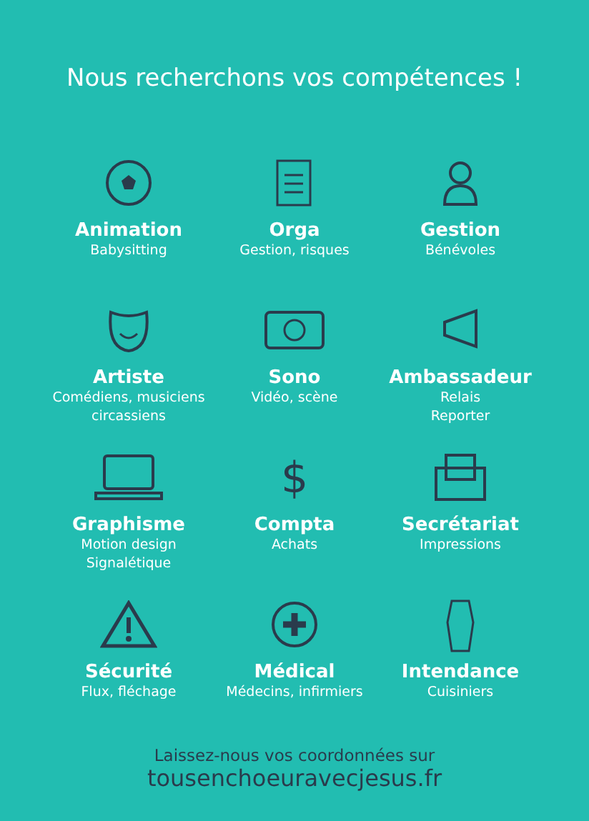Nous recherchons vos compétences !
Animation
Babysitting
Orga
Gestion, risques
Gestion
Bénévoles
Artiste
Comédiens, musiciens
circassiens
Sono
Vidéo, scène
Ambassadeur
Relais
Reporter
Graphisme
Motion design
Signalétique
$
Compta
Achats
Secrétariat
Impressions
Sécurité
Flux, fléchage
Médical
Médecins, infirmiers
Intendance
Cuisiniers
Laissez-nous vos coordonnées sur
tousenchoeuravecjesus.fr